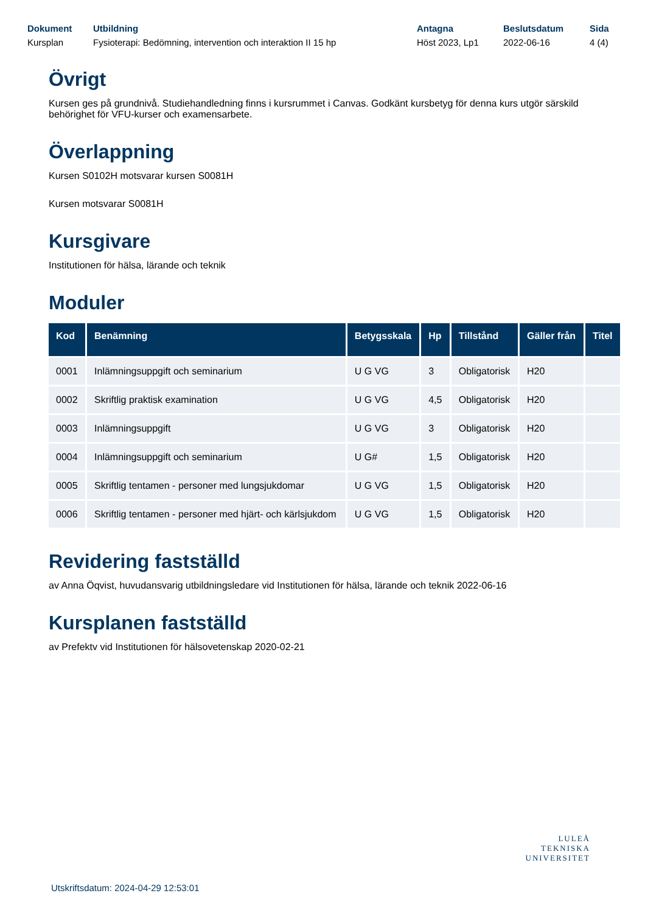Dokument
Kursplan
Utbildning
Fysioterapi: Bedömning, intervention och interaktion II 15 hp
Antagna
Höst 2023, Lp1
Beslutsdatum
2022-06-16
Sida
4 (4)
Övrigt
Kursen ges på grundnivå. Studiehandledning finns i kursrummet i Canvas. Godkänt kursbetyg för denna kurs utgör särskild behörighet för VFU-kurser och examensarbete.
Överlappning
Kursen S0102H motsvarar kursen S0081H
Kursen motsvarar S0081H
Kursgivare
Institutionen för hälsa, lärande och teknik
Moduler
| Kod | Benämning | Betygsskala | Hp | Tillstånd | Gäller från | Titel |
| --- | --- | --- | --- | --- | --- | --- |
| 0001 | Inlämningsuppgift och seminarium | U G VG | 3 | Obligatorisk | H20 | |
| 0002 | Skriftlig praktisk examination | U G VG | 4,5 | Obligatorisk | H20 | |
| 0003 | Inlämningsuppgift | U G VG | 3 | Obligatorisk | H20 | |
| 0004 | Inlämningsuppgift och seminarium | U G# | 1,5 | Obligatorisk | H20 | |
| 0005 | Skriftlig tentamen - personer med lungsjukdomar | U G VG | 1,5 | Obligatorisk | H20 | |
| 0006 | Skriftlig tentamen - personer med hjärt- och kärlsjukdom | U G VG | 1,5 | Obligatorisk | H20 | |
Revidering fastställd
av Anna Öqvist, huvudansvarig utbildningsledare vid Institutionen för hälsa, lärande och teknik 2022-06-16
Kursplanen fastställd
av Prefektv vid Institutionen för hälsovetenskap 2020-02-21
Utskriftsdatum: 2024-04-29 12:53:01
LULEÅ
TEKNISKA
UNIVERSITET